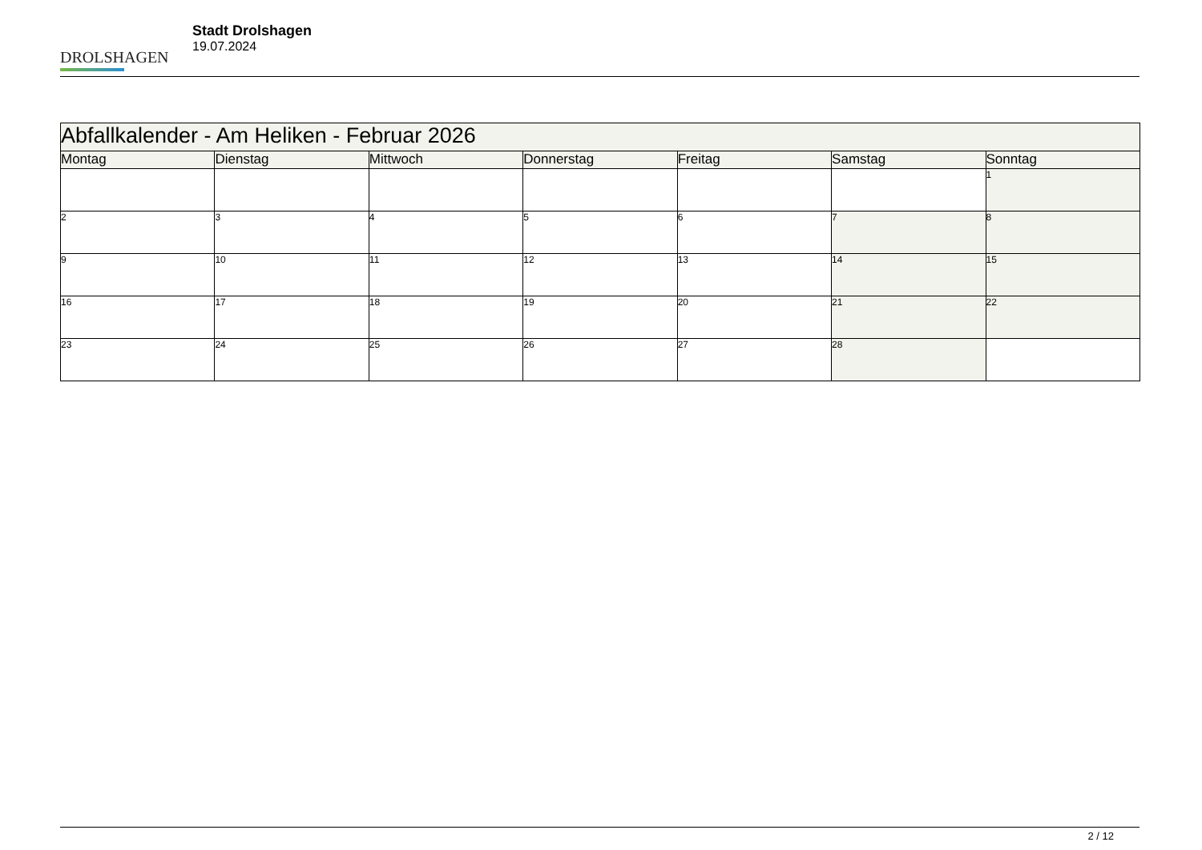DROLSHAGEN
Stadt Drolshagen
19.07.2024
| Abfallkalender - Am Heliken - Februar 2026 | | | | | | |
| --- | --- | --- | --- | --- | --- | --- |
| Montag | Dienstag | Mittwoch | Donnerstag | Freitag | Samstag | Sonntag |
| | | | | | | 1 |
| 2 | 3 | 4 | 5 | 6 | 7 | 8 |
| 9 | 10 | 11 | 12 | 13 | 14 | 15 |
| 16 | 17 | 18 | 19 | 20 | 21 | 22 |
| 23 | 24 | 25 | 26 | 27 | 28 | |
2 / 12